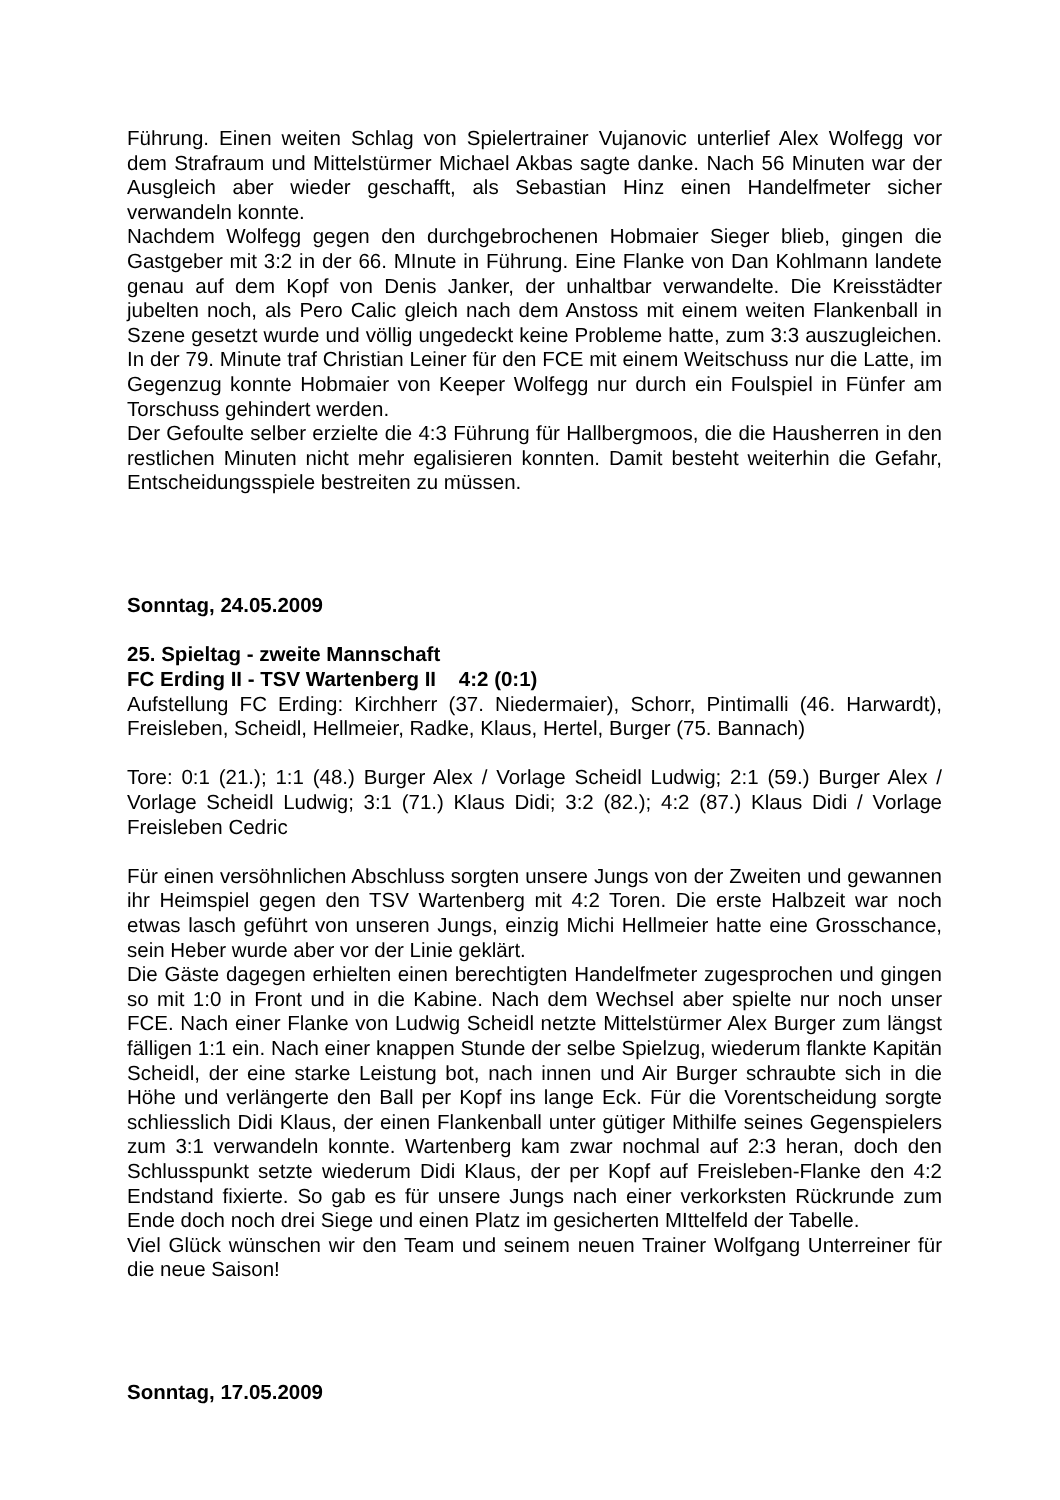Führung. Einen weiten Schlag von Spielertrainer Vujanovic unterlief Alex Wolfegg vor dem Strafraum und Mittelstürmer Michael Akbas sagte danke. Nach 56 Minuten war der Ausgleich aber wieder geschafft, als Sebastian Hinz einen Handelfmeter sicher verwandeln konnte.
Nachdem Wolfegg gegen den durchgebrochenen Hobmaier Sieger blieb, gingen die Gastgeber mit 3:2 in der 66. MInute in Führung. Eine Flanke von Dan Kohlmann landete genau auf dem Kopf von Denis Janker, der unhaltbar verwandelte. Die Kreisstädter jubelten noch, als Pero Calic gleich nach dem Anstoss mit einem weiten Flankenball in Szene gesetzt wurde und völlig ungedeckt keine Probleme hatte, zum 3:3 auszugleichen. In der 79. Minute traf Christian Leiner für den FCE mit einem Weitschuss nur die Latte, im Gegenzug konnte Hobmaier von Keeper Wolfegg nur durch ein Foulspiel in Fünfer am Torschuss gehindert werden.
Der Gefoulte selber erzielte die 4:3 Führung für Hallbergmoos, die die Hausherren in den restlichen Minuten nicht mehr egalisieren konnten. Damit besteht weiterhin die Gefahr, Entscheidungsspiele bestreiten zu müssen.
Sonntag, 24.05.2009
25. Spieltag - zweite Mannschaft
FC Erding II - TSV Wartenberg II 4:2 (0:1)
Aufstellung FC Erding: Kirchherr (37. Niedermaier), Schorr, Pintimalli (46. Harwardt), Freisleben, Scheidl, Hellmeier, Radke, Klaus, Hertel, Burger (75. Bannach)
Tore: 0:1 (21.); 1:1 (48.) Burger Alex / Vorlage Scheidl Ludwig; 2:1 (59.) Burger Alex / Vorlage Scheidl Ludwig; 3:1 (71.) Klaus Didi; 3:2 (82.); 4:2 (87.) Klaus Didi / Vorlage Freisleben Cedric
Für einen versöhnlichen Abschluss sorgten unsere Jungs von der Zweiten und gewannen ihr Heimspiel gegen den TSV Wartenberg mit 4:2 Toren. Die erste Halbzeit war noch etwas lasch geführt von unseren Jungs, einzig Michi Hellmeier hatte eine Grosschance, sein Heber wurde aber vor der Linie geklärt.
Die Gäste dagegen erhielten einen berechtigten Handelfmeter zugesprochen und gingen so mit 1:0 in Front und in die Kabine. Nach dem Wechsel aber spielte nur noch unser FCE. Nach einer Flanke von Ludwig Scheidl netzte Mittelstürmer Alex Burger zum längst fälligen 1:1 ein. Nach einer knappen Stunde der selbe Spielzug, wiederum flankte Kapitän Scheidl, der eine starke Leistung bot, nach innen und Air Burger schraubte sich in die Höhe und verlängerte den Ball per Kopf ins lange Eck. Für die Vorentscheidung sorgte schliesslich Didi Klaus, der einen Flankenball unter gütiger Mithilfe seines Gegenspielers zum 3:1 verwandeln konnte. Wartenberg kam zwar nochmal auf 2:3 heran, doch den Schlusspunkt setzte wiederum Didi Klaus, der per Kopf auf Freisleben-Flanke den 4:2 Endstand fixierte. So gab es für unsere Jungs nach einer verkorksten Rückrunde zum Ende doch noch drei Siege und einen Platz im gesicherten MIttelfeld der Tabelle.
Viel Glück wünschen wir den Team und seinem neuen Trainer Wolfgang Unterreiner für die neue Saison!
Sonntag, 17.05.2009